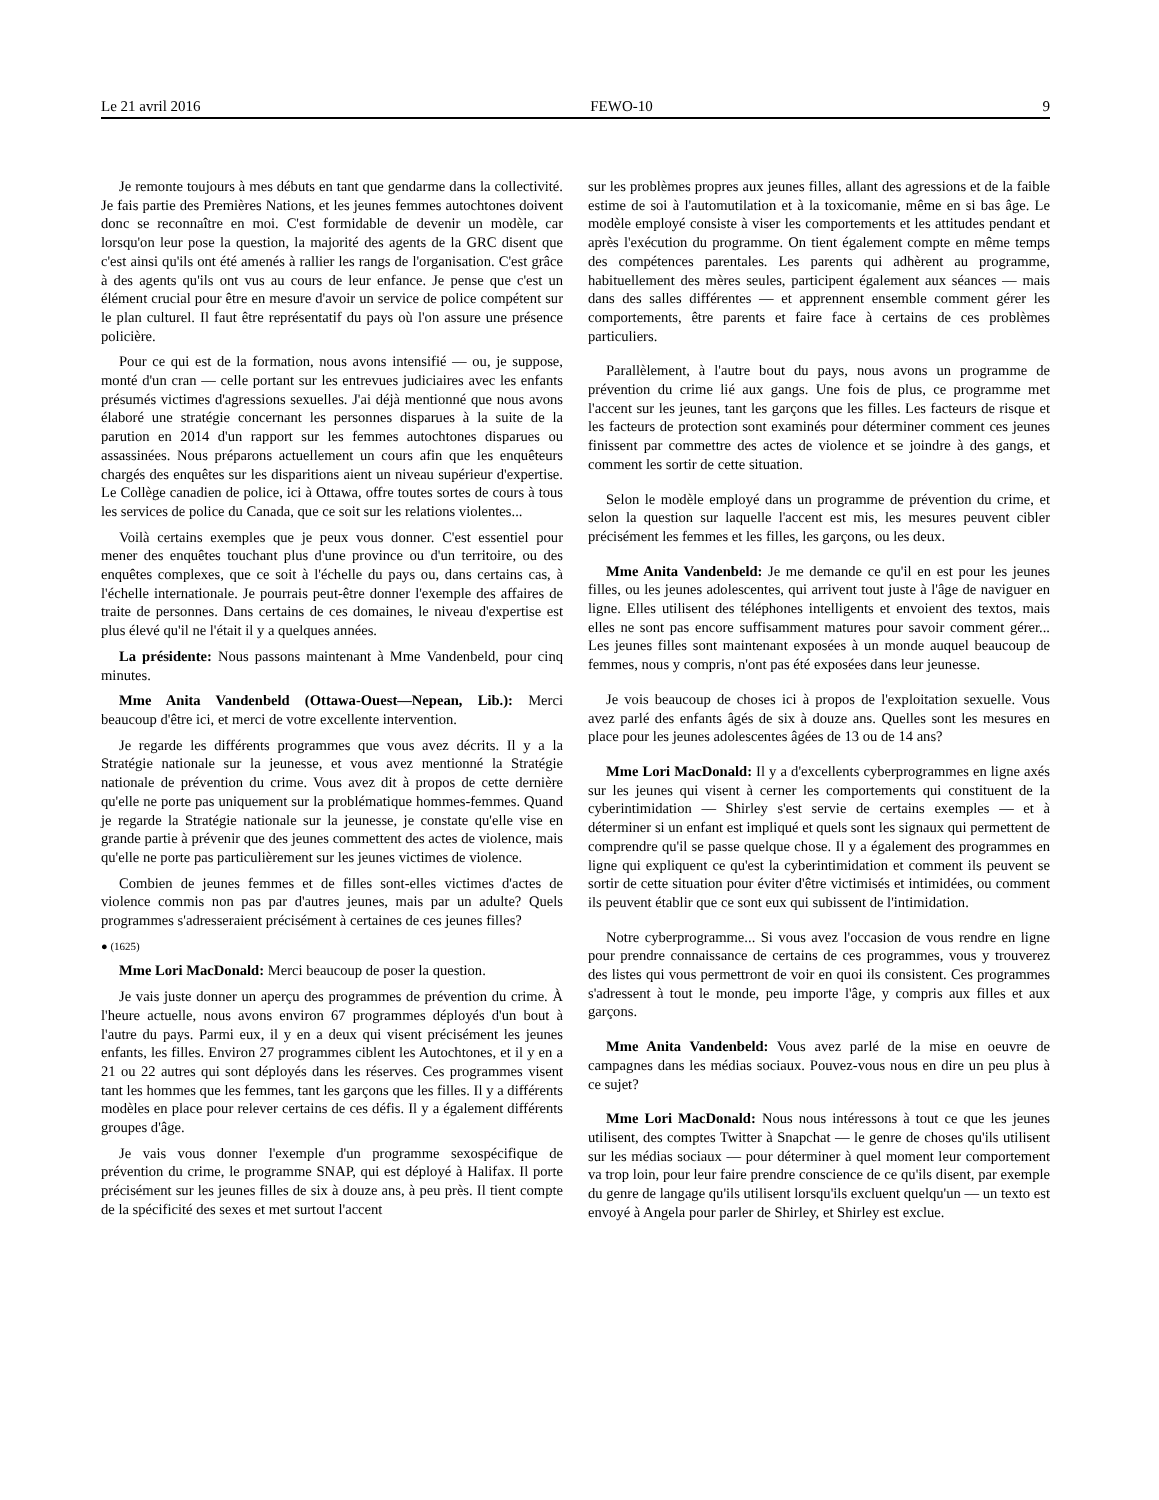Le 21 avril 2016 FEWO-10 9
Je remonte toujours à mes débuts en tant que gendarme dans la collectivité. Je fais partie des Premières Nations, et les jeunes femmes autochtones doivent donc se reconnaître en moi. C'est formidable de devenir un modèle, car lorsqu'on leur pose la question, la majorité des agents de la GRC disent que c'est ainsi qu'ils ont été amenés à rallier les rangs de l'organisation. C'est grâce à des agents qu'ils ont vus au cours de leur enfance. Je pense que c'est un élément crucial pour être en mesure d'avoir un service de police compétent sur le plan culturel. Il faut être représentatif du pays où l'on assure une présence policière.
Pour ce qui est de la formation, nous avons intensifié — ou, je suppose, monté d'un cran — celle portant sur les entrevues judiciaires avec les enfants présumés victimes d'agressions sexuelles. J'ai déjà mentionné que nous avons élaboré une stratégie concernant les personnes disparues à la suite de la parution en 2014 d'un rapport sur les femmes autochtones disparues ou assassinées. Nous préparons actuellement un cours afin que les enquêteurs chargés des enquêtes sur les disparitions aient un niveau supérieur d'expertise. Le Collège canadien de police, ici à Ottawa, offre toutes sortes de cours à tous les services de police du Canada, que ce soit sur les relations violentes...
Voilà certains exemples que je peux vous donner. C'est essentiel pour mener des enquêtes touchant plus d'une province ou d'un territoire, ou des enquêtes complexes, que ce soit à l'échelle du pays ou, dans certains cas, à l'échelle internationale. Je pourrais peut-être donner l'exemple des affaires de traite de personnes. Dans certains de ces domaines, le niveau d'expertise est plus élevé qu'il ne l'était il y a quelques années.
La présidente: Nous passons maintenant à Mme Vandenbeld, pour cinq minutes.
Mme Anita Vandenbeld (Ottawa-Ouest—Nepean, Lib.): Merci beaucoup d'être ici, et merci de votre excellente intervention.
Je regarde les différents programmes que vous avez décrits. Il y a la Stratégie nationale sur la jeunesse, et vous avez mentionné la Stratégie nationale de prévention du crime. Vous avez dit à propos de cette dernière qu'elle ne porte pas uniquement sur la problématique hommes-femmes. Quand je regarde la Stratégie nationale sur la jeunesse, je constate qu'elle vise en grande partie à prévenir que des jeunes commettent des actes de violence, mais qu'elle ne porte pas particulièrement sur les jeunes victimes de violence.
Combien de jeunes femmes et de filles sont-elles victimes d'actes de violence commis non pas par d'autres jeunes, mais par un adulte? Quels programmes s'adresseraient précisément à certaines de ces jeunes filles?
● (1625)
Mme Lori MacDonald: Merci beaucoup de poser la question.
Je vais juste donner un aperçu des programmes de prévention du crime. À l'heure actuelle, nous avons environ 67 programmes déployés d'un bout à l'autre du pays. Parmi eux, il y en a deux qui visent précisément les jeunes enfants, les filles. Environ 27 programmes ciblent les Autochtones, et il y en a 21 ou 22 autres qui sont déployés dans les réserves. Ces programmes visent tant les hommes que les femmes, tant les garçons que les filles. Il y a différents modèles en place pour relever certains de ces défis. Il y a également différents groupes d'âge.
Je vais vous donner l'exemple d'un programme sexospécifique de prévention du crime, le programme SNAP, qui est déployé à Halifax. Il porte précisément sur les jeunes filles de six à douze ans, à peu près. Il tient compte de la spécificité des sexes et met surtout l'accent
sur les problèmes propres aux jeunes filles, allant des agressions et de la faible estime de soi à l'automutilation et à la toxicomanie, même en si bas âge. Le modèle employé consiste à viser les comportements et les attitudes pendant et après l'exécution du programme. On tient également compte en même temps des compétences parentales. Les parents qui adhèrent au programme, habituellement des mères seules, participent également aux séances — mais dans des salles différentes — et apprennent ensemble comment gérer les comportements, être parents et faire face à certains de ces problèmes particuliers.
Parallèlement, à l'autre bout du pays, nous avons un programme de prévention du crime lié aux gangs. Une fois de plus, ce programme met l'accent sur les jeunes, tant les garçons que les filles. Les facteurs de risque et les facteurs de protection sont examinés pour déterminer comment ces jeunes finissent par commettre des actes de violence et se joindre à des gangs, et comment les sortir de cette situation.
Selon le modèle employé dans un programme de prévention du crime, et selon la question sur laquelle l'accent est mis, les mesures peuvent cibler précisément les femmes et les filles, les garçons, ou les deux.
Mme Anita Vandenbeld: Je me demande ce qu'il en est pour les jeunes filles, ou les jeunes adolescentes, qui arrivent tout juste à l'âge de naviguer en ligne. Elles utilisent des téléphones intelligents et envoient des textos, mais elles ne sont pas encore suffisamment matures pour savoir comment gérer... Les jeunes filles sont maintenant exposées à un monde auquel beaucoup de femmes, nous y compris, n'ont pas été exposées dans leur jeunesse.
Je vois beaucoup de choses ici à propos de l'exploitation sexuelle. Vous avez parlé des enfants âgés de six à douze ans. Quelles sont les mesures en place pour les jeunes adolescentes âgées de 13 ou de 14 ans?
Mme Lori MacDonald: Il y a d'excellents cyberprogrammes en ligne axés sur les jeunes qui visent à cerner les comportements qui constituent de la cyberintimidation — Shirley s'est servie de certains exemples — et à déterminer si un enfant est impliqué et quels sont les signaux qui permettent de comprendre qu'il se passe quelque chose. Il y a également des programmes en ligne qui expliquent ce qu'est la cyberintimidation et comment ils peuvent se sortir de cette situation pour éviter d'être victimisés et intimidées, ou comment ils peuvent établir que ce sont eux qui subissent de l'intimidation.
Notre cyberprogramme... Si vous avez l'occasion de vous rendre en ligne pour prendre connaissance de certains de ces programmes, vous y trouverez des listes qui vous permettront de voir en quoi ils consistent. Ces programmes s'adressent à tout le monde, peu importe l'âge, y compris aux filles et aux garçons.
Mme Anita Vandenbeld: Vous avez parlé de la mise en oeuvre de campagnes dans les médias sociaux. Pouvez-vous nous en dire un peu plus à ce sujet?
Mme Lori MacDonald: Nous nous intéressons à tout ce que les jeunes utilisent, des comptes Twitter à Snapchat — le genre de choses qu'ils utilisent sur les médias sociaux — pour déterminer à quel moment leur comportement va trop loin, pour leur faire prendre conscience de ce qu'ils disent, par exemple du genre de langage qu'ils utilisent lorsqu'ils excluent quelqu'un — un texto est envoyé à Angela pour parler de Shirley, et Shirley est exclue.